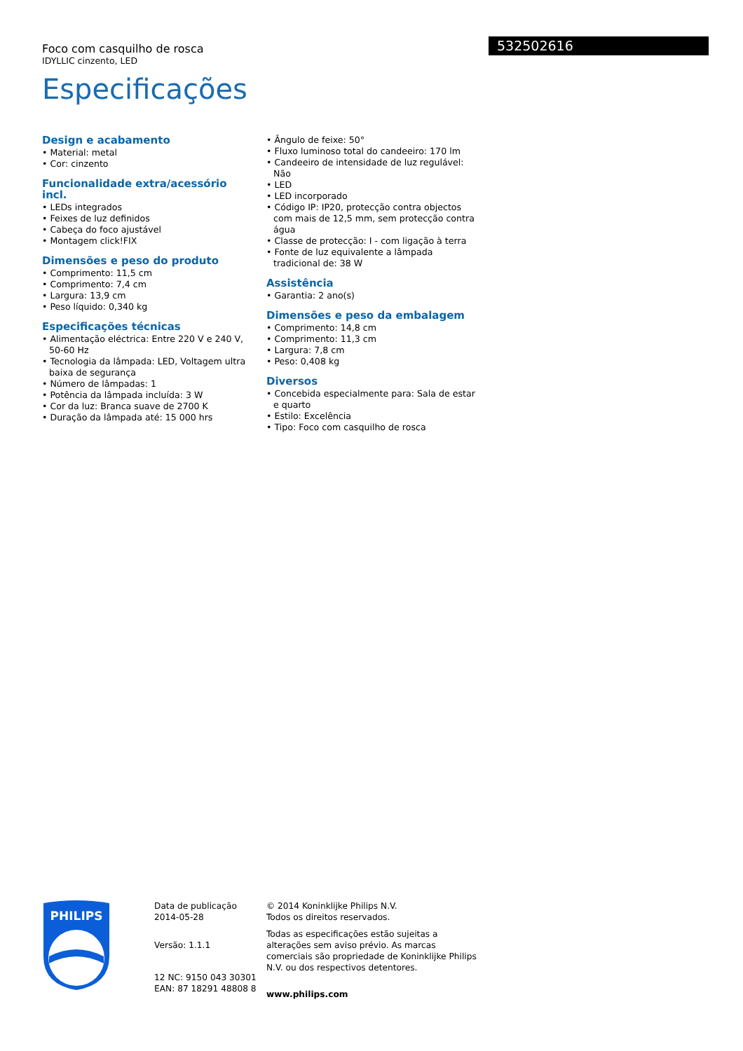532502616
Foco com casquilho de rosca
IDYLLIC cinzento, LED
Especificações
Design e acabamento
• Material: metal
• Cor: cinzento
Funcionalidade extra/acessório incl.
• LEDs integrados
• Feixes de luz definidos
• Cabeça do foco ajustável
• Montagem click!FIX
Dimensões e peso do produto
• Comprimento: 11,5 cm
• Comprimento: 7,4 cm
• Largura: 13,9 cm
• Peso líquido: 0,340 kg
Especificações técnicas
• Alimentação eléctrica: Entre 220 V e 240 V, 50-60 Hz
• Tecnologia da lâmpada: LED, Voltagem ultra baixa de segurança
• Número de lâmpadas: 1
• Potência da lâmpada incluída: 3 W
• Cor da luz: Branca suave de 2700 K
• Duração da lâmpada até: 15 000 hrs
• Ângulo de feixe: 50°
• Fluxo luminoso total do candeeiro: 170 lm
• Candeeiro de intensidade de luz regulável: Não
• LED
• LED incorporado
• Código IP: IP20, protecção contra objectos com mais de 12,5 mm, sem protecção contra água
• Classe de protecção: I - com ligação à terra
• Fonte de luz equivalente a lâmpada tradicional de: 38 W
Assistência
• Garantia: 2 ano(s)
Dimensões e peso da embalagem
• Comprimento: 14,8 cm
• Comprimento: 11,3 cm
• Largura: 7,8 cm
• Peso: 0,408 kg
Diversos
• Concebida especialmente para: Sala de estar e quarto
• Estilo: Excelência
• Tipo: Foco com casquilho de rosca
PHILIPS
Data de publicação
2014-05-28
Versão: 1.1.1
12 NC: 9150 043 30301
EAN: 87 18291 48808 8
© 2014 Koninklijke Philips N.V.
Todos os direitos reservados.
Todas as especificações estão sujeitas a alterações sem aviso prévio. As marcas comerciais são propriedade de Koninklijke Philips N.V. ou dos respectivos detentores.
www.philips.com